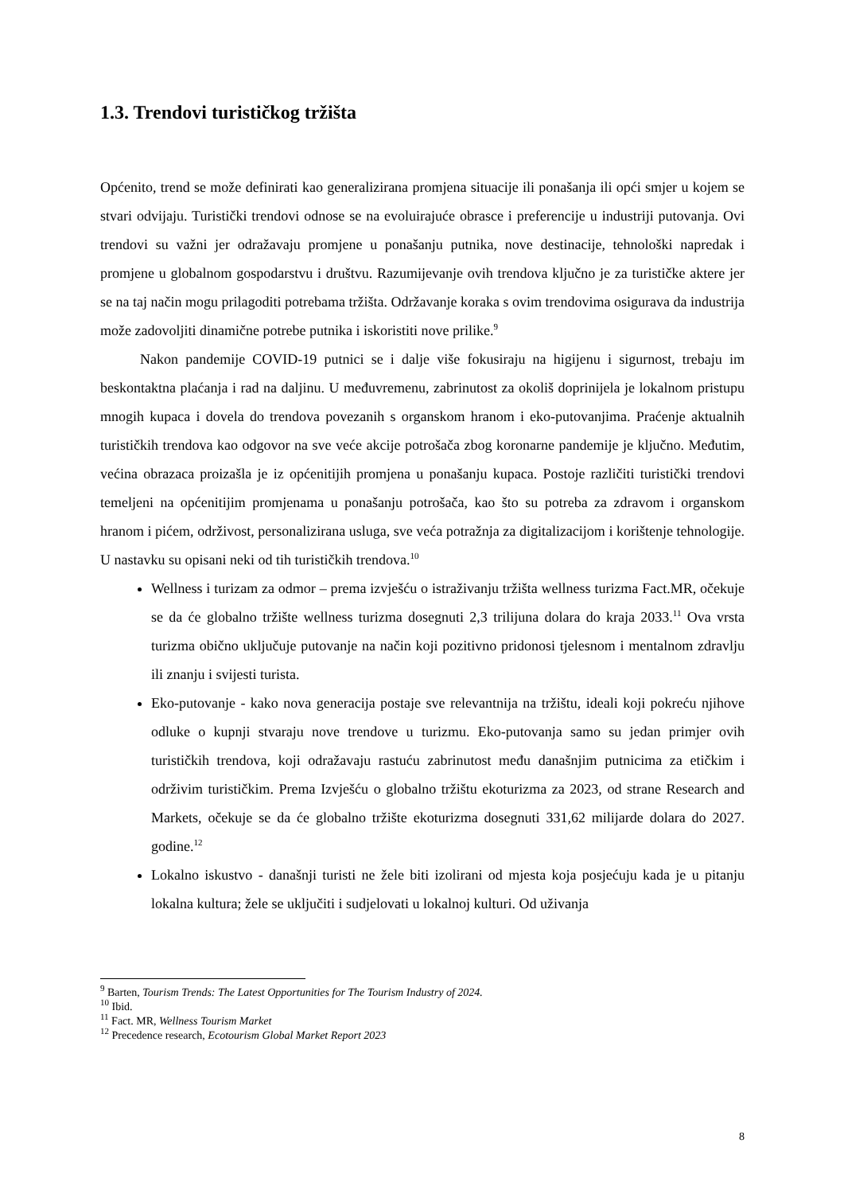1.3. Trendovi turističkog tržišta
Općenito, trend se može definirati kao generalizirana promjena situacije ili ponašanja ili opći smjer u kojem se stvari odvijaju. Turistički trendovi odnose se na evoluirajuće obrasce i preferencije u industriji putovanja. Ovi trendovi su važni jer odražavaju promjene u ponašanju putnika, nove destinacije, tehnološki napredak i promjene u globalnom gospodarstvu i društvu. Razumijevanje ovih trendova ključno je za turističke aktere jer se na taj način mogu prilagoditi potrebama tržišta. Održavanje koraka s ovim trendovima osigurava da industrija može zadovoljiti dinamične potrebe putnika i iskoristiti nove prilike.<sup>9</sup>
Nakon pandemije COVID-19 putnici se i dalje više fokusiraju na higijenu i sigurnost, trebaju im beskontaktna plaćanja i rad na daljinu. U međuvremenu, zabrinutost za okoliš doprinijela je lokalnom pristupu mnogih kupaca i dovela do trendova povezanih s organskom hranom i eko-putovanjima. Praćenje aktualnih turističkih trendova kao odgovor na sve veće akcije potrošača zbog koronarne pandemije je ključno. Međutim, većina obrazaca proizašla je iz općenitijih promjena u ponašanju kupaca. Postoje različiti turistički trendovi temeljeni na općenitijim promjenama u ponašanju potrošača, kao što su potreba za zdravom i organskom hranom i pićem, održivost, personalizirana usluga, sve veća potražnja za digitalizacijom i korištenje tehnologije. U nastavku su opisani neki od tih turističkih trendova.<sup>10</sup>
Wellness i turizam za odmor – prema izvješću o istraživanju tržišta wellness turizma Fact.MR, očekuje se da će globalno tržište wellness turizma dosegnuti 2,3 trilijuna dolara do kraja 2033.<sup>11</sup> Ova vrsta turizma obično uključuje putovanje na način koji pozitivno pridonosi tjelesnom i mentalnom zdravlju ili znanju i svijesti turista.
Eko-putovanje - kako nova generacija postaje sve relevantnija na tržištu, ideali koji pokreću njihove odluke o kupnji stvaraju nove trendove u turizmu. Eko-putovanja samo su jedan primjer ovih turističkih trendova, koji odražavaju rastuću zabrinutost među današnjim putnicima za etičkim i održivim turističkim. Prema Izvješću o globalno tržištu ekoturizma za 2023, od strane Research and Markets, očekuje se da će globalno tržište ekoturizma dosegnuti 331,62 milijarde dolara do 2027. godine.<sup>12</sup>
Lokalno iskustvo - današnji turisti ne žele biti izolirani od mjesta koja posjećuju kada je u pitanju lokalna kultura; žele se uključiti i sudjelovati u lokalnoj kulturi. Od uživanja
<sup>9</sup> Barten, Tourism Trends: The Latest Opportunities for The Tourism Industry of 2024.
<sup>10</sup> Ibid.
<sup>11</sup> Fact. MR, Wellness Tourism Market
<sup>12</sup> Precedence research, Ecotourism Global Market Report 2023
8